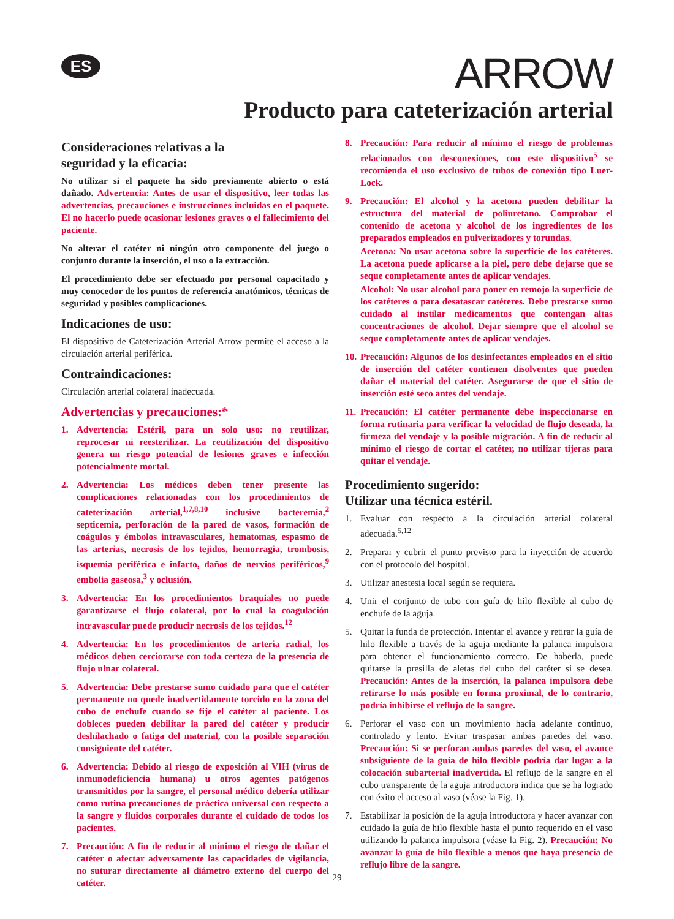ES
ARROW
Producto para cateterización arterial
Consideraciones relativas a la
seguridad y la eficacia:
No utilizar si el paquete ha sido previamente abierto o está dañado. Advertencia: Antes de usar el dispositivo, leer todas las advertencias, precauciones e instrucciones incluidas en el paquete. El no hacerlo puede ocasionar lesiones graves o el fallecimiento del paciente.
No alterar el catéter ni ningún otro componente del juego o conjunto durante la inserción, el uso o la extracción.
El procedimiento debe ser efectuado por personal capacitado y muy conocedor de los puntos de referencia anatómicos, técnicas de seguridad y posibles complicaciones.
Indicaciones de uso:
El dispositivo de Cateterización Arterial Arrow permite el acceso a la circulación arterial periférica.
Contraindicaciones:
Circulación arterial colateral inadecuada.
Advertencias y precauciones:*
1. Advertencia: Estéril, para un solo uso: no reutilizar, reprocesar ni reesterilizar. La reutilización del dispositivo genera un riesgo potencial de lesiones graves e infección potencialmente mortal.
2. Advertencia: Los médicos deben tener presente las complicaciones relacionadas con los procedimientos de cateterización arterial,<sup>1,7,8,10</sup> inclusive bacteremia,<sup>2</sup> septicemia, perforación de la pared de vasos, formación de coágulos y émbolos intravasculares, hematomas, espasmo de las arterias, necrosis de los tejidos, hemorragia, trombosis, isquemia periférica e infarto, daños de nervios periféricos,<sup>9</sup> embolia gaseosa,<sup>3</sup> y oclusión.
3. Advertencia: En los procedimientos braquiales no puede garantizarse el flujo colateral, por lo cual la coagulación intravascular puede producir necrosis de los tejidos.<sup>12</sup>
4. Advertencia: En los procedimientos de arteria radial, los médicos deben cerciorarse con toda certeza de la presencia de flujo ulnar colateral.
5. Advertencia: Debe prestarse sumo cuidado para que el catéter permanente no quede inadvertidamente torcido en la zona del cubo de enchufe cuando se fije el catéter al paciente. Los dobleces pueden debilitar la pared del catéter y producir deshilachado o fatiga del material, con la posible separación consiguiente del catéter.
6. Advertencia: Debido al riesgo de exposición al VIH (virus de inmunodeficiencia humana) u otros agentes patógenos transmitidos por la sangre, el personal médico debería utilizar como rutina precauciones de práctica universal con respecto a la sangre y fluidos corporales durante el cuidado de todos los pacientes.
7. Precaución: A fin de reducir al mínimo el riesgo de dañar el catéter o afectar adversamente las capacidades de vigilancia, no suturar directamente al diámetro externo del cuerpo del catéter.
8. Precaución: Para reducir al mínimo el riesgo de problemas relacionados con desconexiones, con este dispositivo<sup>5</sup> se recomienda el uso exclusivo de tubos de conexión tipo Luer-Lock.
9. Precaución: El alcohol y la acetona pueden debilitar la estructura del material de poliuretano. Comprobar el contenido de acetona y alcohol de los ingredientes de los preparados empleados en pulverizadores y torundas.
Acetona: No usar acetona sobre la superficie de los catéteres. La acetona puede aplicarse a la piel, pero debe dejarse que se seque completamente antes de aplicar vendajes.
Alcohol: No usar alcohol para poner en remojo la superficie de los catéteres o para desatascar catéteres. Debe prestarse sumo cuidado al instilar medicamentos que contengan altas concentraciones de alcohol. Dejar siempre que el alcohol se seque completamente antes de aplicar vendajes.
10. Precaución: Algunos de los desinfectantes empleados en el sitio de inserción del catéter contienen disolventes que pueden dañar el material del catéter. Asegurarse de que el sitio de inserción esté seco antes del vendaje.
11. Precaución: El catéter permanente debe inspeccionarse en forma rutinaria para verificar la velocidad de flujo deseada, la firmeza del vendaje y la posible migración. A fin de reducir al mínimo el riesgo de cortar el catéter, no utilizar tijeras para quitar el vendaje.
Procedimiento sugerido:
Utilizar una técnica estéril.
1. Evaluar con respecto a la circulación arterial colateral adecuada.<sup>5,12</sup>
2. Preparar y cubrir el punto previsto para la inyección de acuerdo con el protocolo del hospital.
3. Utilizar anestesia local según se requiera.
4. Unir el conjunto de tubo con guía de hilo flexible al cubo de enchufe de la aguja.
5. Quitar la funda de protección. Intentar el avance y retirar la guía de hilo flexible a través de la aguja mediante la palanca impulsora para obtener el funcionamiento correcto. De haberla, puede quitarse la presilla de aletas del cubo del catéter si se desea. Precaución: Antes de la inserción, la palanca impulsora debe retirarse lo más posible en forma proximal, de lo contrario, podría inhibirse el reflujo de la sangre.
6. Perforar el vaso con un movimiento hacia adelante continuo, controlado y lento. Evitar traspasar ambas paredes del vaso. Precaución: Si se perforan ambas paredes del vaso, el avance subsiguiente de la guía de hilo flexible podría dar lugar a la colocación subarterial inadvertida. El reflujo de la sangre en el cubo transparente de la aguja introductora indica que se ha logrado con éxito el acceso al vaso (véase la Fig. 1).
7. Estabilizar la posición de la aguja introductora y hacer avanzar con cuidado la guía de hilo flexible hasta el punto requerido en el vaso utilizando la palanca impulsora (véase la Fig. 2). Precaución: No avanzar la guía de hilo flexible a menos que haya presencia de reflujo libre de la sangre.
29